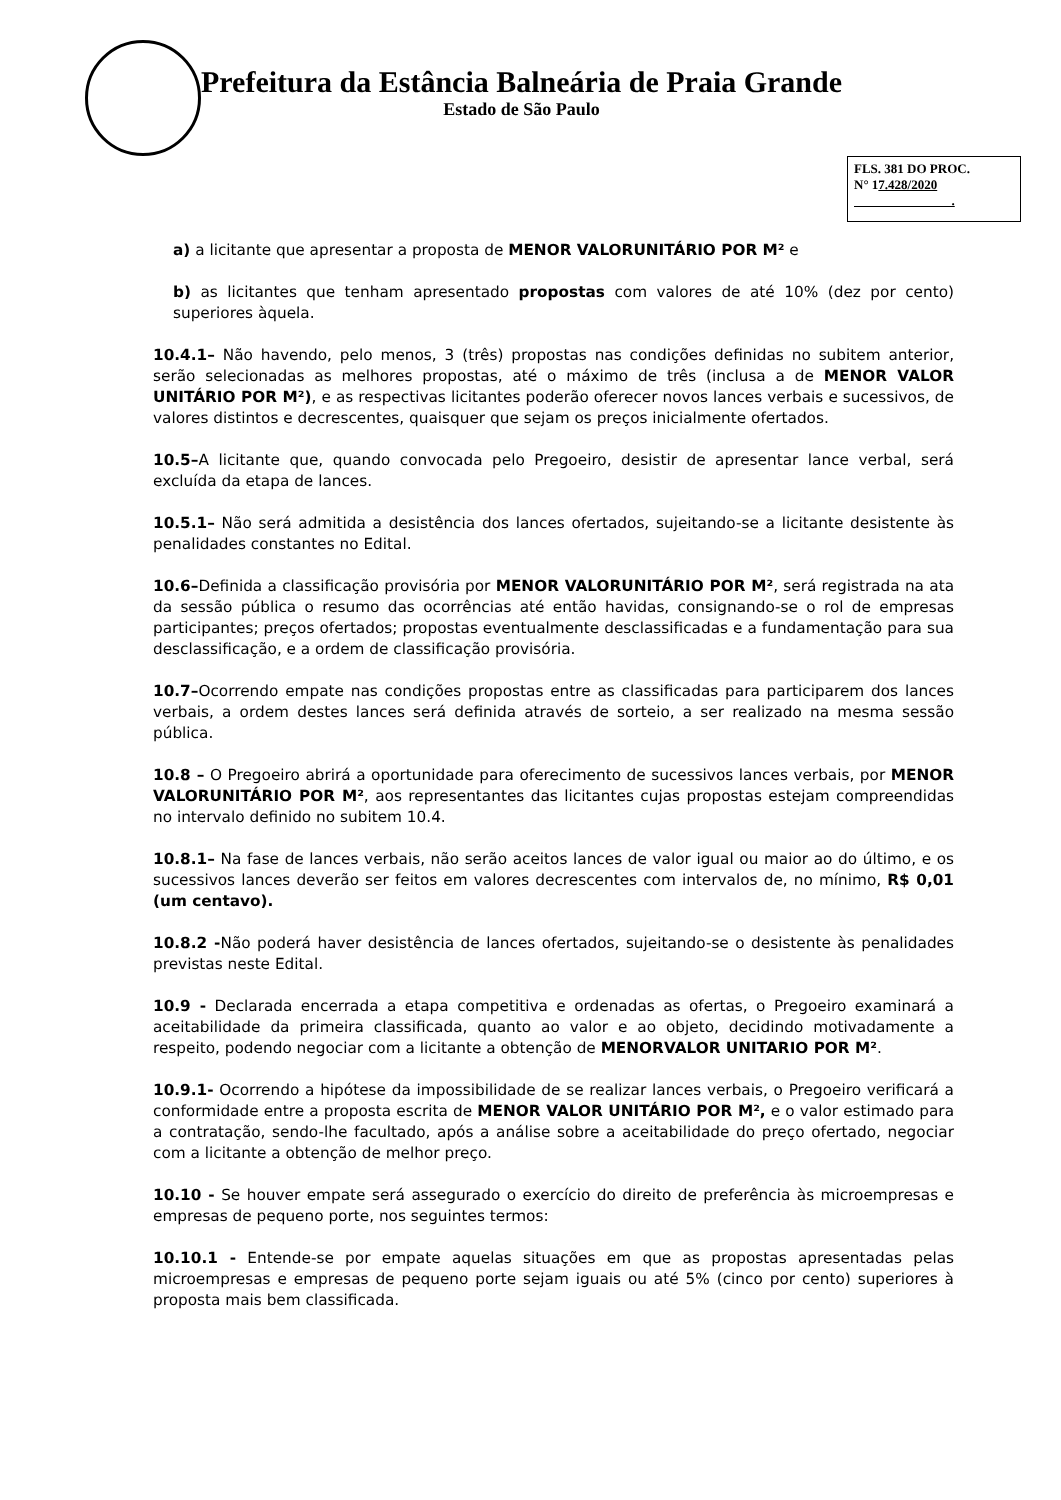Prefeitura da Estância Balneária de Praia Grande
Estado de São Paulo
FLS. 381 DO PROC.
N° 17.428/2020
.
a) a licitante que apresentar a proposta de MENOR VALORUNITÁRIO POR M² e
b) as licitantes que tenham apresentado propostas com valores de até 10% (dez por cento) superiores àquela.
10.4.1– Não havendo, pelo menos, 3 (três) propostas nas condições definidas no subitem anterior, serão selecionadas as melhores propostas, até o máximo de três (inclusa a de MENOR VALOR UNITÁRIO POR M²), e as respectivas licitantes poderão oferecer novos lances verbais e sucessivos, de valores distintos e decrescentes, quaisquer que sejam os preços inicialmente ofertados.
10.5–A licitante que, quando convocada pelo Pregoeiro, desistir de apresentar lance verbal, será excluída da etapa de lances.
10.5.1– Não será admitida a desistência dos lances ofertados, sujeitando-se a licitante desistente às penalidades constantes no Edital.
10.6–Definida a classificação provisória por MENOR VALORUNITÁRIO POR M², será registrada na ata da sessão pública o resumo das ocorrências até então havidas, consignando-se o rol de empresas participantes; preços ofertados; propostas eventualmente desclassificadas e a fundamentação para sua desclassificação, e a ordem de classificação provisória.
10.7–Ocorrendo empate nas condições propostas entre as classificadas para participarem dos lances verbais, a ordem destes lances será definida através de sorteio, a ser realizado na mesma sessão pública.
10.8 – O Pregoeiro abrirá a oportunidade para oferecimento de sucessivos lances verbais, por MENOR VALORUNITÁRIO POR M², aos representantes das licitantes cujas propostas estejam compreendidas no intervalo definido no subitem 10.4.
10.8.1– Na fase de lances verbais, não serão aceitos lances de valor igual ou maior ao do último, e os sucessivos lances deverão ser feitos em valores decrescentes com intervalos de, no mínimo, R$ 0,01 (um centavo).
10.8.2 -Não poderá haver desistência de lances ofertados, sujeitando-se o desistente às penalidades previstas neste Edital.
10.9 - Declarada encerrada a etapa competitiva e ordenadas as ofertas, o Pregoeiro examinará a aceitabilidade da primeira classificada, quanto ao valor e ao objeto, decidindo motivadamente a respeito, podendo negociar com a licitante a obtenção de MENORVALOR UNITARIO POR M².
10.9.1- Ocorrendo a hipótese da impossibilidade de se realizar lances verbais, o Pregoeiro verificará a conformidade entre a proposta escrita de MENOR VALOR UNITÁRIO POR M², e o valor estimado para a contratação, sendo-lhe facultado, após a análise sobre a aceitabilidade do preço ofertado, negociar com a licitante a obtenção de melhor preço.
10.10 - Se houver empate será assegurado o exercício do direito de preferência às microempresas e empresas de pequeno porte, nos seguintes termos:
10.10.1 - Entende-se por empate aquelas situações em que as propostas apresentadas pelas microempresas e empresas de pequeno porte sejam iguais ou até 5% (cinco por cento) superiores à proposta mais bem classificada.